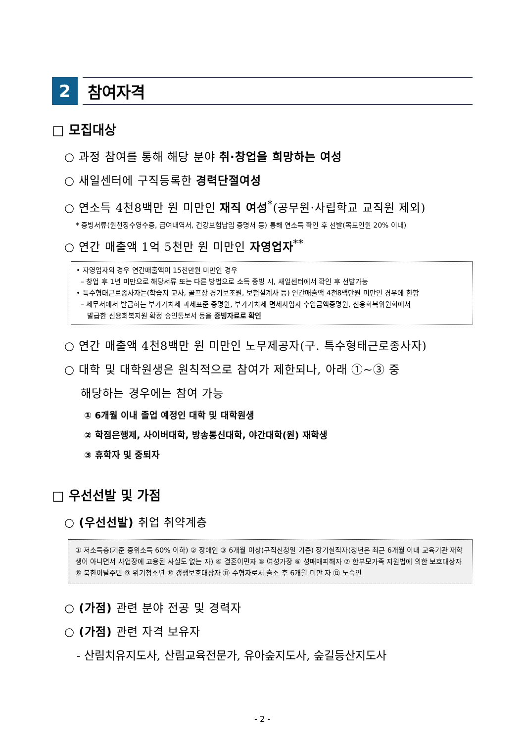2 참여자격
□ 모집대상
○ 과정 참여를 통해 해당 분야 취·창업을 희망하는 여성
○ 새일센터에 구직등록한 경력단절여성
○ 연소득 4천8백만 원 미만인 재직 여성<sup>*</sup>(공무원·사립학교 교직원 제외)
* 증빙서류(원천징수영수증, 급여내역서, 건강보험납입 증명서 등) 통해 연소득 확인 후 선발(목표인원 20% 이내)
○ 연간 매출액 1억 5천만 원 미만인 자영업자<sup>**</sup>
• 자영업자의 경우 연간매출액이 15천만원 미만인 경우
– 창업 후 1년 미만으로 해당서류 또는 다른 방법으로 소득 증빙 시, 새일센터에서 확인 후 선발가능
• 특수형태근로종사자는(학습지 교사, 골프장 경기보조원, 보험설계사 등) 연간매출액 4천8백만원 미만인 경우에 한함
– 세무서에서 발급하는 부가가치세 과세표준 증명원, 부가가치세 면세사업자 수입금액증명원, 신용회복위원회에서
발급한 신용회복지원 확정 승인통보서 등을 증빙자료로 확인
○ 연간 매출액 4천8백만 원 미만인 노무제공자(구. 특수형태근로종사자)
○ 대학 및 대학원생은 원칙적으로 참여가 제한되나, 아래 ①~③ 중
해당하는 경우에는 참여 가능
① 6개월 이내 졸업 예정인 대학 및 대학원생
② 학점은행제, 사이버대학, 방송통신대학, 야간대학(원) 재학생
③ 휴학자 및 중퇴자
□ 우선선발 및 가점
○ (우선선발) 취업 취약계층
① 저소득층(기준 중위소득 60% 이하) ② 장애인 ③ 6개월 이상(구직신청일 기준) 장기실직자(청년은 최근 6개월 이내 교육기관 재학생이 아니면서 사업장에 고용된 사실도 없는 자) ④ 결혼이민자 ⑤ 여성가장 ⑥ 성매매피해자 ⑦ 한부모가족 지원법에 의한 보호대상자 ⑧ 북한이탈주민 ⑨ 위기청소년 ⑩ 갱생보호대상자 ⑪ 수형자로서 출소 후 6개월 미만 자 ⑫ 노숙인
○ (가점) 관련 분야 전공 및 경력자
○ (가점) 관련 자격 보유자
- 산림치유지도사, 산림교육전문가, 유아숲지도사, 숲길등산지도사
- 2 -